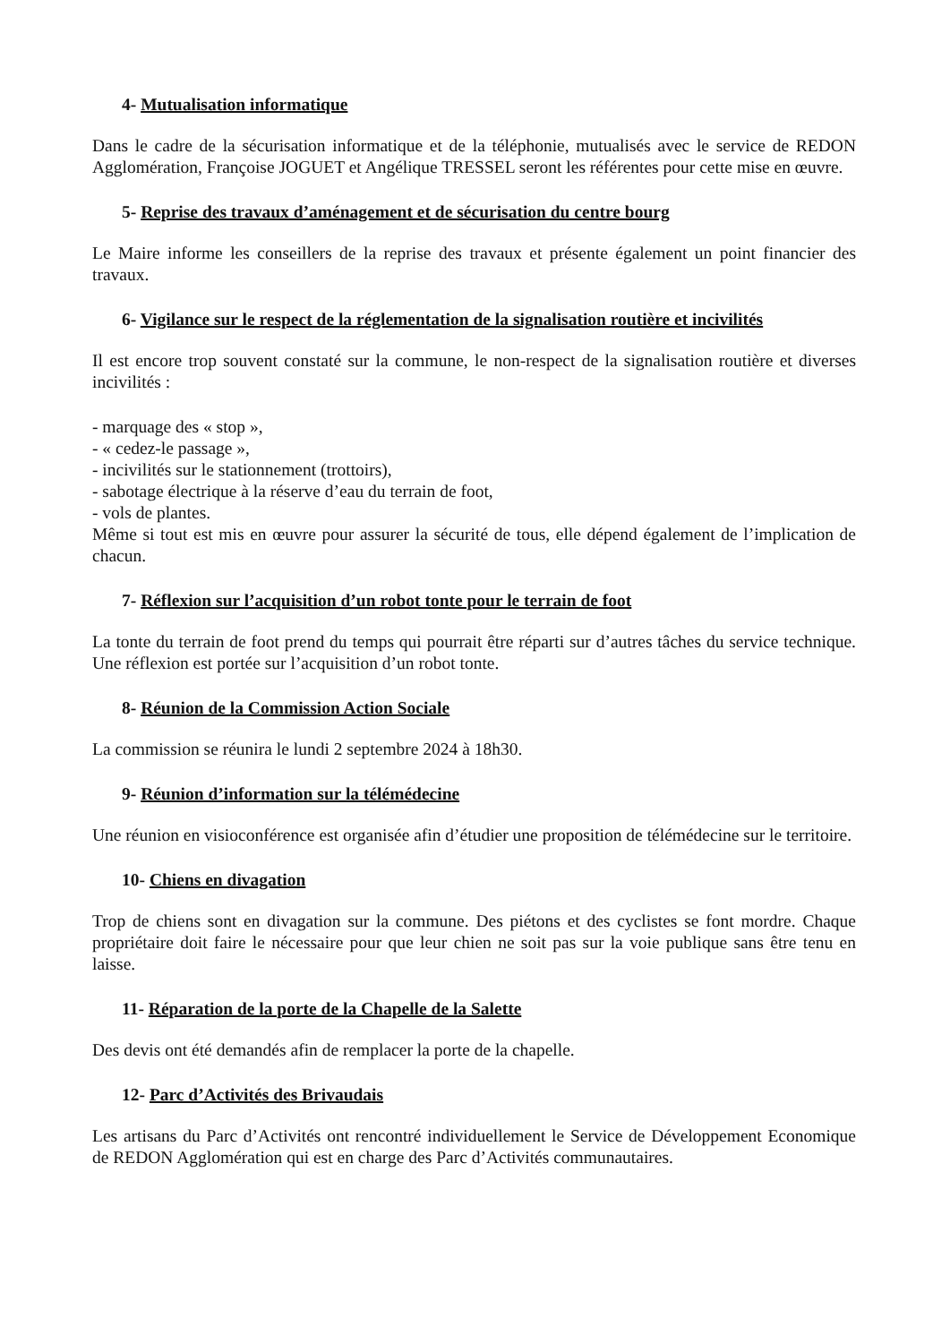4- Mutualisation informatique
Dans le cadre de la sécurisation informatique et de la téléphonie, mutualisés avec le service de REDON Agglomération, Françoise JOGUET et Angélique TRESSEL seront les référentes pour cette mise en œuvre.
5- Reprise des travaux d’aménagement et de sécurisation du centre bourg
Le Maire informe les conseillers de la reprise des travaux et présente également un point financier des travaux.
6- Vigilance sur le respect de la réglementation de la signalisation routière et incivilités
Il est encore trop souvent constaté sur la commune, le non-respect de la signalisation routière et diverses incivilités :
- marquage des « stop »,
- « cedez-le passage »,
- incivilités sur le stationnement (trottoirs),
- sabotage électrique à la réserve d’eau du terrain de foot,
- vols de plantes.
Même si tout est mis en œuvre pour assurer la sécurité de tous, elle dépend également de l’implication de chacun.
7- Réflexion sur l’acquisition d’un robot tonte pour le terrain de foot
La tonte du terrain de foot prend du temps qui pourrait être réparti sur d’autres tâches du service technique. Une réflexion est portée sur l’acquisition d’un robot tonte.
8- Réunion de la Commission Action Sociale
La commission se réunira le lundi 2 septembre 2024 à 18h30.
9- Réunion d’information sur la télémédecine
Une réunion en visioconférence est organisée afin d’étudier une proposition de télémédecine sur le territoire.
10- Chiens en divagation
Trop de chiens sont en divagation sur la commune. Des piétons et des cyclistes se font mordre. Chaque propriétaire doit faire le nécessaire pour que leur chien ne soit pas sur la voie publique sans être tenu en laisse.
11- Réparation de la porte de la Chapelle de la Salette
Des devis ont été demandés afin de remplacer la porte de la chapelle.
12- Parc d’Activités des Brivaudais
Les artisans du Parc d’Activités ont rencontré individuellement le Service de Développement Economique de REDON Agglomération qui est en charge des Parc d’Activités communautaires.